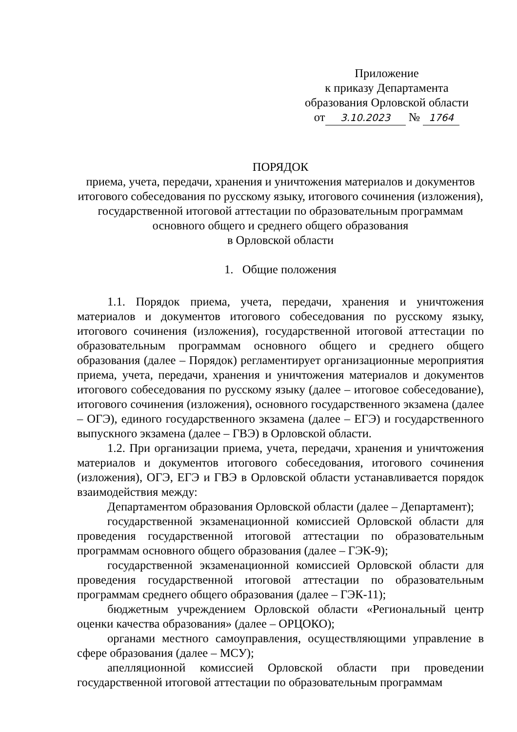Приложение
к приказу Департамента
образования Орловской области
от 3.10.2023 № 1764
ПОРЯДОК
приема, учета, передачи, хранения и уничтожения материалов и документов итогового собеседования по русскому языку, итогового сочинения (изложения), государственной итоговой аттестации по образовательным программам основного общего и среднего общего образования
в Орловской области
1. Общие положения
1.1. Порядок приема, учета, передачи, хранения и уничтожения материалов и документов итогового собеседования по русскому языку, итогового сочинения (изложения), государственной итоговой аттестации по образовательным программам основного общего и среднего общего образования (далее – Порядок) регламентирует организационные мероприятия приема, учета, передачи, хранения и уничтожения материалов и документов итогового собеседования по русскому языку (далее – итоговое собеседование), итогового сочинения (изложения), основного государственного экзамена (далее – ОГЭ), единого государственного экзамена (далее – ЕГЭ) и государственного выпускного экзамена (далее – ГВЭ) в Орловской области.
1.2. При организации приема, учета, передачи, хранения и уничтожения материалов и документов итогового собеседования, итогового сочинения (изложения), ОГЭ, ЕГЭ и ГВЭ в Орловской области устанавливается порядок взаимодействия между:
Департаментом образования Орловской области (далее – Департамент);
государственной экзаменационной комиссией Орловской области для проведения государственной итоговой аттестации по образовательным программам основного общего образования (далее – ГЭК-9);
государственной экзаменационной комиссией Орловской области для проведения государственной итоговой аттестации по образовательным программам среднего общего образования (далее – ГЭК-11);
бюджетным учреждением Орловской области «Региональный центр оценки качества образования» (далее – ОРЦОКО);
органами местного самоуправления, осуществляющими управление в сфере образования (далее – МСУ);
апелляционной комиссией Орловской области при проведении государственной итоговой аттестации по образовательным программам